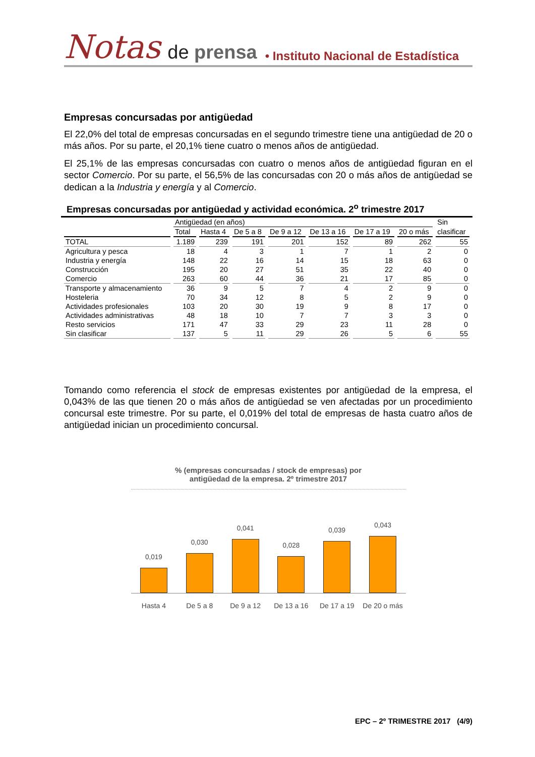Notas de prensa • Instituto Nacional de Estadística
Empresas concursadas por antigüedad
El 22,0% del total de empresas concursadas en el segundo trimestre tiene una antigüedad de 20 o más años. Por su parte, el 20,1% tiene cuatro o menos años de antigüedad.
El 25,1% de las empresas concursadas con cuatro o menos años de antigüedad figuran en el sector Comercio. Por su parte, el 56,5% de las concursadas con 20 o más años de antigüedad se dedican a la Industria y energía y al Comercio.
Empresas concursadas por antigüedad y actividad económica. 2<sup>o</sup> trimestre 2017
| | Antigüedad (en años) | | | | | | | Sin |
| --- | --- | --- | --- | --- | --- | --- | --- | --- |
| | Total | Hasta 4 | De 5 a 8 | De 9 a 12 | De 13 a 16 | De 17 a 19 | 20 o más | clasificar |
| TOTAL | 1.189 | 239 | 191 | 201 | 152 | 89 | 262 | 55 |
| Agricultura y pesca | 18 | 4 | 3 | 1 | 7 | 1 | 2 | 0 |
| Industria y energía | 148 | 22 | 16 | 14 | 15 | 18 | 63 | 0 |
| Construcción | 195 | 20 | 27 | 51 | 35 | 22 | 40 | 0 |
| Comercio | 263 | 60 | 44 | 36 | 21 | 17 | 85 | 0 |
| Transporte y almacenamiento | 36 | 9 | 5 | 7 | 4 | 2 | 9 | 0 |
| Hosteleria | 70 | 34 | 12 | 8 | 5 | 2 | 9 | 0 |
| Actividades profesionales | 103 | 20 | 30 | 19 | 9 | 8 | 17 | 0 |
| Actividades administrativas | 48 | 18 | 10 | 7 | 7 | 3 | 3 | 0 |
| Resto servicios | 171 | 47 | 33 | 29 | 23 | 11 | 28 | 0 |
| Sin clasificar | 137 | 5 | 11 | 29 | 26 | 5 | 6 | 55 |
Tomando como referencia el stock de empresas existentes por antigüedad de la empresa, el 0,043% de las que tienen 20 o más años de antigüedad se ven afectadas por un procedimiento concursal este trimestre. Por su parte, el 0,019% del total de empresas de hasta cuatro años de antigüedad inician un procedimiento concursal.
% (empresas concursadas / stock de empresas) por
antigüedad de la empresa. 2º trimestre 2017
0,019
0,030
0,041
0,028
0,039
0,043
Hasta 4 De 5 a 8 De 9 a 12 De 13 a 16 De 17 a 19 De 20 o más
EPC – 2º TRIMESTRE 2017 (4/9)